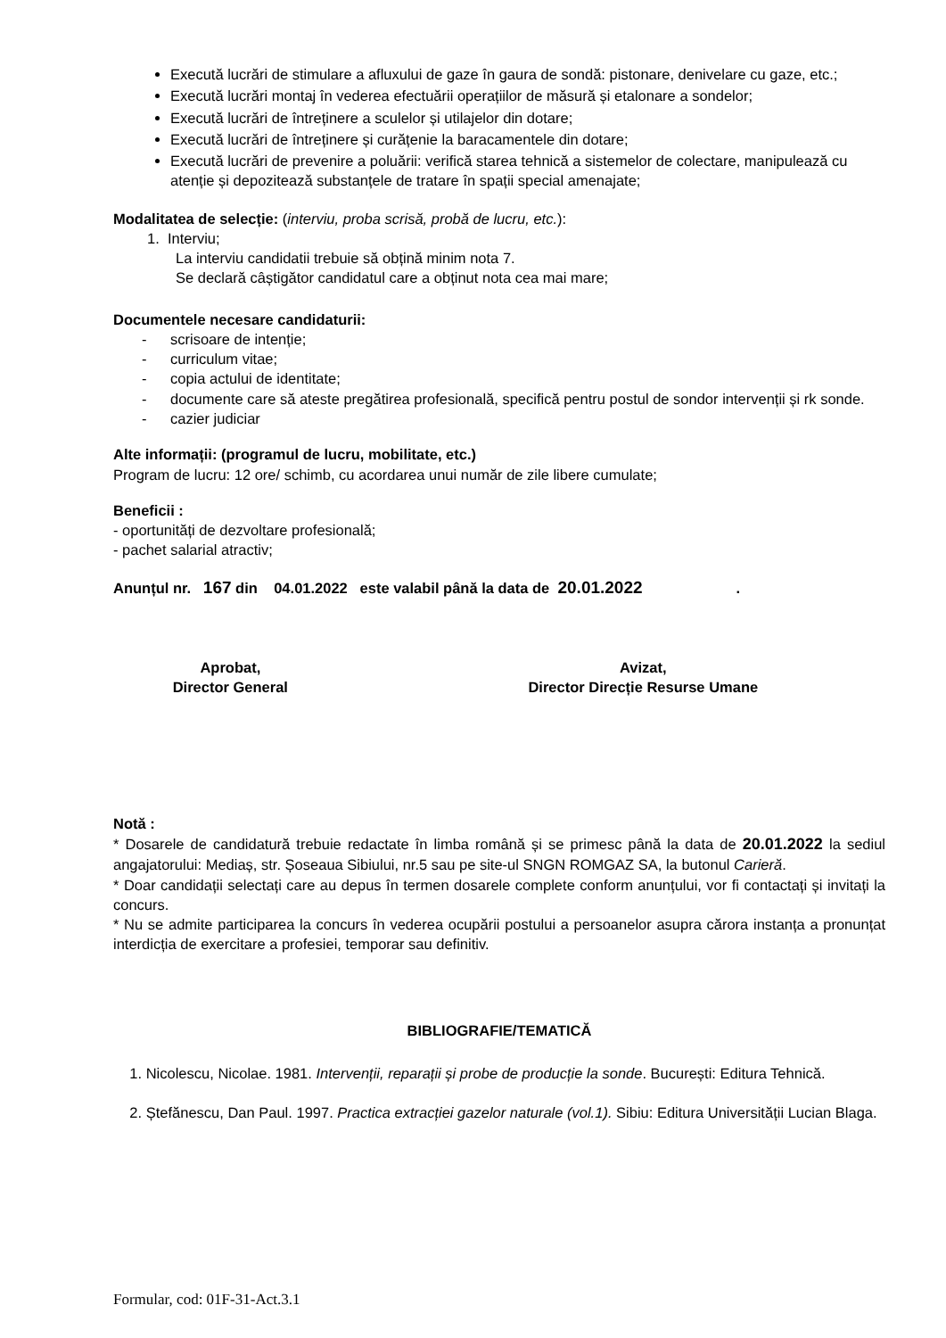Execută lucrări de stimulare a afluxului de gaze în gaura de sondă: pistonare, denivelare cu gaze, etc.;
Execută lucrări montaj în vederea efectuării operațiilor de măsură și etalonare a sondelor;
Execută lucrări de întreținere a sculelor și utilajelor din dotare;
Execută lucrări de întreținere și curățenie la baracamentele din dotare;
Execută lucrări de prevenire a poluării: verifică starea tehnică a sistemelor de colectare, manipulează cu atenție și depozitează substanțele de tratare în spații special amenajate;
Modalitatea de selecție: (interviu, proba scrisă, probă de lucru, etc.):
1. Interviu;
La interviu candidatii trebuie să obțină minim nota 7.
Se declară câștigător candidatul care a obținut nota cea mai mare;
Documentele necesare candidaturii:
- scrisoare de intenție;
- curriculum vitae;
- copia actului de identitate;
- documente care să ateste pregătirea profesională, specifică pentru postul de sondor intervenții și rk sonde.
- cazier judiciar
Alte informații: (programul de lucru, mobilitate, etc.)
Program de lucru: 12 ore/ schimb, cu acordarea unui număr de zile libere cumulate;
Beneficii :
- oportunități de dezvoltare profesională;
- pachet salarial atractiv;
Anunțul nr. 167 din 04.01.2022 este valabil până la data de 20.01.2022.
Aprobat,
Director General
Avizat,
Director Direcție Resurse Umane
Notă :
* Dosarele de candidatură trebuie redactate în limba română și se primesc până la data de 20.01.2022 la sediul angajatorului: Mediaș, str. Șoseaua Sibiului, nr.5 sau pe site-ul SNGN ROMGAZ SA, la butonul Carieră.
* Doar candidații selectați care au depus în termen dosarele complete conform anunțului, vor fi contactați și invitați la concurs.
* Nu se admite participarea la concurs în vederea ocupării postului a persoanelor asupra cărora instanța a pronunțat interdicția de exercitare a profesiei, temporar sau definitiv.
BIBLIOGRAFIE/TEMATICĂ
1. Nicolescu, Nicolae. 1981. Intervenții, reparații și probe de producție la sonde. București: Editura Tehnică.
2. Ștefănescu, Dan Paul. 1997. Practica extracției gazelor naturale (vol.1). Sibiu: Editura Universității Lucian Blaga.
Formular, cod: 01F-31-Act.3.1